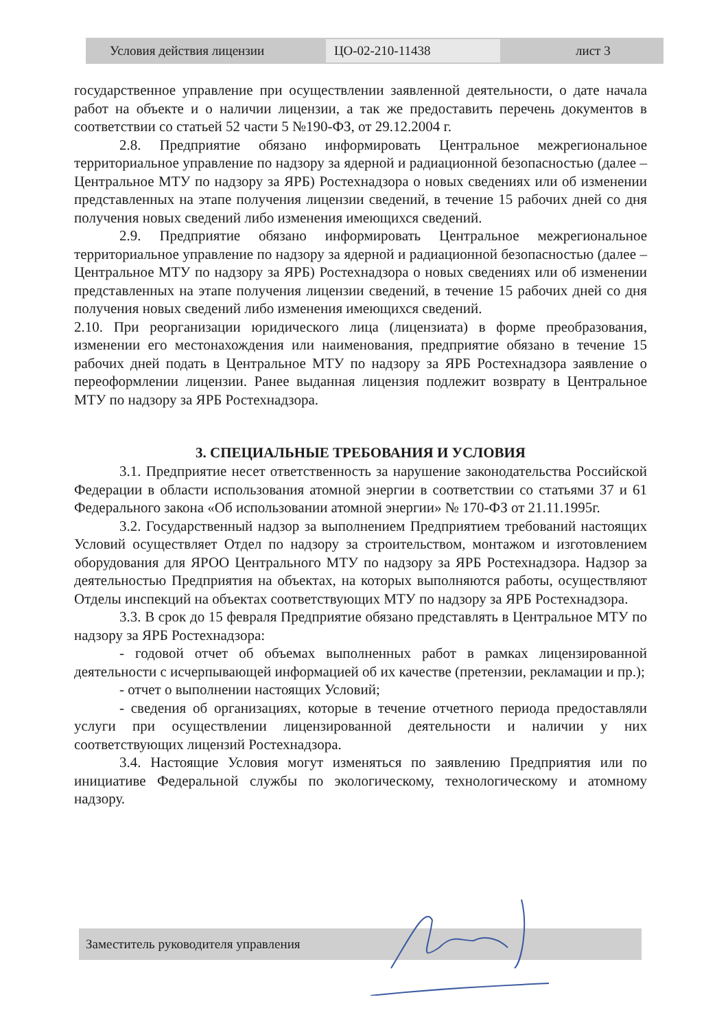Условия действия лицензии ЦО-02-210-11438 лист 3
государственное управление при осуществлении заявленной деятельности, о дате начала работ на объекте и о наличии лицензии, а так же предоставить перечень документов в соответствии со статьей 52 части 5 №190-ФЗ, от 29.12.2004 г.
2.8. Предприятие обязано информировать Центральное межрегиональное территориальное управление по надзору за ядерной и радиационной безопасностью (далее – Центральное МТУ по надзору за ЯРБ) Ростехнадзора о новых сведениях или об изменении представленных на этапе получения лицензии сведений, в течение 15 рабочих дней со дня получения новых сведений либо изменения имеющихся сведений.
2.9. Предприятие обязано информировать Центральное межрегиональное территориальное управление по надзору за ядерной и радиационной безопасностью (далее – Центральное МТУ по надзору за ЯРБ) Ростехнадзора о новых сведениях или об изменении представленных на этапе получения лицензии сведений, в течение 15 рабочих дней со дня получения новых сведений либо изменения имеющихся сведений.
2.10. При реорганизации юридического лица (лицензиата) в форме преобразования, изменении его местонахождения или наименования, предприятие обязано в течение 15 рабочих дней подать в Центральное МТУ по надзору за ЯРБ Ростехнадзора заявление о переоформлении лицензии. Ранее выданная лицензия подлежит возврату в Центральное МТУ по надзору за ЯРБ Ростехнадзора.
3. СПЕЦИАЛЬНЫЕ ТРЕБОВАНИЯ И УСЛОВИЯ
3.1. Предприятие несет ответственность за нарушение законодательства Российской Федерации в области использования атомной энергии в соответствии со статьями 37 и 61 Федерального закона «Об использовании атомной энергии» № 170-ФЗ от 21.11.1995г.
3.2. Государственный надзор за выполнением Предприятием требований настоящих Условий осуществляет Отдел по надзору за строительством, монтажом и изготовлением оборудования для ЯРОО Центрального МТУ по надзору за ЯРБ Ростехнадзора. Надзор за деятельностью Предприятия на объектах, на которых выполняются работы, осуществляют Отделы инспекций на объектах соответствующих МТУ по надзору за ЯРБ Ростехнадзора.
3.3. В срок до 15 февраля Предприятие обязано представлять в Центральное МТУ по надзору за ЯРБ Ростехнадзора:
- годовой отчет об объемах выполненных работ в рамках лицензированной деятельности с исчерпывающей информацией об их качестве (претензии, рекламации и пр.);
- отчет о выполнении настоящих Условий;
- сведения об организациях, которые в течение отчетного периода предоставляли услуги при осуществлении лицензированной деятельности и наличии у них соответствующих лицензий Ростехнадзора.
3.4. Настоящие Условия могут изменяться по заявлению Предприятия или по инициативе Федеральной службы по экологическому, технологическому и атомному надзору.
Заместитель руководителя управления